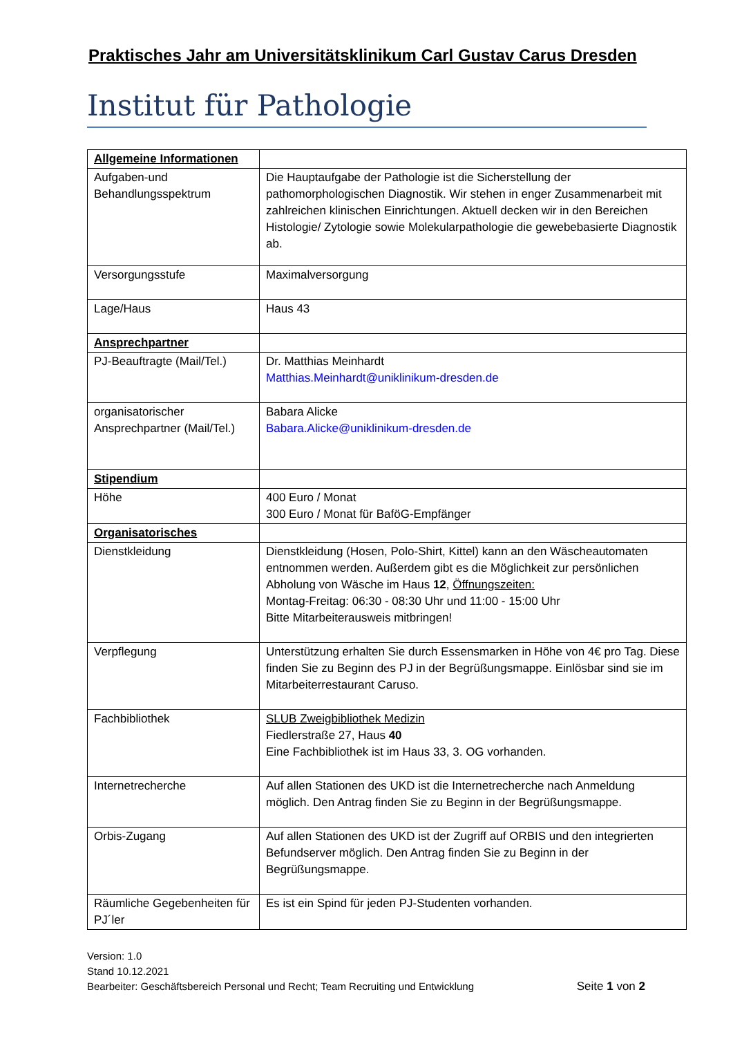Praktisches Jahr am Universitätsklinikum Carl Gustav Carus Dresden
Institut für Pathologie
| Allgemeine Informationen | |
| Aufgaben-und Behandlungsspektrum | Die Hauptaufgabe der Pathologie ist die Sicherstellung der pathomorphologischen Diagnostik. Wir stehen in enger Zusammenarbeit mit zahlreichen klinischen Einrichtungen. Aktuell decken wir in den Bereichen Histologie/ Zytologie sowie Molekularpathologie die gewebebasierte Diagnostik ab. |
| Versorgungsstufe | Maximalversorgung |
| Lage/Haus | Haus 43 |
| Ansprechpartner | |
| PJ-Beauftragte (Mail/Tel.) | Dr. Matthias Meinhardt Matthias.Meinhardt@uniklinikum-dresden.de |
| organisatorischer Ansprechpartner (Mail/Tel.) | Babara Alicke Babara.Alicke@uniklinikum-dresden.de |
| Stipendium | |
| Höhe | 400 Euro / Monat 300 Euro / Monat für BaföG-Empfänger |
| Organisatorisches | |
| Dienstkleidung | Dienstkleidung (Hosen, Polo-Shirt, Kittel) kann an den Wäscheautomaten entnommen werden. Außerdem gibt es die Möglichkeit zur persönlichen Abholung von Wäsche im Haus 12 , Öffnungszeiten: Montag-Freitag: 06:30 - 08:30 Uhr und 11:00 - 15:00 Uhr Bitte Mitarbeiterausweis mitbringen! |
| Verpflegung | Unterstützung erhalten Sie durch Essensmarken in Höhe von 4€ pro Tag. Diese finden Sie zu Beginn des PJ in der Begrüßungsmappe. Einlösbar sind sie im Mitarbeiterrestaurant Caruso. |
| Fachbibliothek | SLUB Zweigbibliothek Medizin Fiedlerstraße 27, Haus 40 Eine Fachbibliothek ist im Haus 33, 3. OG vorhanden. |
| Internetrecherche | Auf allen Stationen des UKD ist die Internetrecherche nach Anmeldung möglich. Den Antrag finden Sie zu Beginn in der Begrüßungsmappe. |
| Orbis-Zugang | Auf allen Stationen des UKD ist der Zugriff auf ORBIS und den integrierten Befundserver möglich. Den Antrag finden Sie zu Beginn in der Begrüßungsmappe. |
| Räumliche Gegebenheiten für PJ´ler | Es ist ein Spind für jeden PJ-Studenten vorhanden. |
Version: 1.0
Stand 10.12.2021
Bearbeiter: Geschäftsbereich Personal und Recht; Team Recruiting und Entwicklung Seite 1 von 2